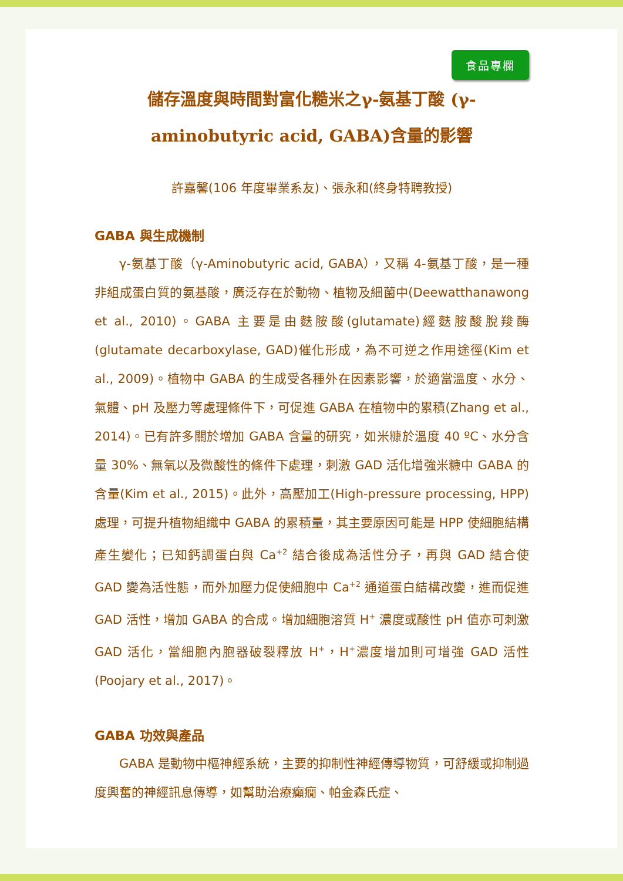食品專欄
儲存溫度與時間對富化糙米之γ-氨基丁酸 (γ-aminobutyric acid, GABA)含量的影響
許嘉馨(106 年度畢業系友)、張永和(終身特聘教授)
GABA 與生成機制
γ-氨基丁酸（γ-Aminobutyric acid, GABA），又稱 4-氨基丁酸，是一種非組成蛋白質的氨基酸，廣泛存在於動物、植物及細菌中(Deewatthanawong et al., 2010)。GABA 主要是由麩胺酸(glutamate)經麩胺酸脫羧酶(glutamate decarboxylase, GAD)催化形成，為不可逆之作用途徑(Kim et al., 2009)。植物中 GABA 的生成受各種外在因素影響，於適當溫度、水分、氣體、pH 及壓力等處理條件下，可促進 GABA 在植物中的累積(Zhang et al., 2014)。已有許多關於增加 GABA 含量的研究，如米糠於溫度 40 ºC、水分含量 30%、無氧以及微酸性的條件下處理，刺激 GAD 活化增強米糠中 GABA 的含量(Kim et al., 2015)。此外，高壓加工(High-pressure processing, HPP)處理，可提升植物組織中 GABA 的累積量，其主要原因可能是 HPP 使細胞結構產生變化；已知鈣調蛋白與 Ca<sup>+2</sup> 結合後成為活性分子，再與 GAD 結合使 GAD 變為活性態，而外加壓力促使細胞中 Ca<sup>+2</sup> 通道蛋白結構改變，進而促進 GAD 活性，增加 GABA 的合成。增加細胞溶質 H<sup>+</sup> 濃度或酸性 pH 值亦可刺激 GAD 活化，當細胞內胞器破裂釋放 H<sup>+</sup>，H<sup>+</sup>濃度增加則可增強 GAD 活性(Poojary et al., 2017)。
GABA 功效與產品
GABA 是動物中樞神經系統，主要的抑制性神經傳導物質，可舒緩或抑制過度興奮的神經訊息傳導，如幫助治療癲癇、帕金森氏症、